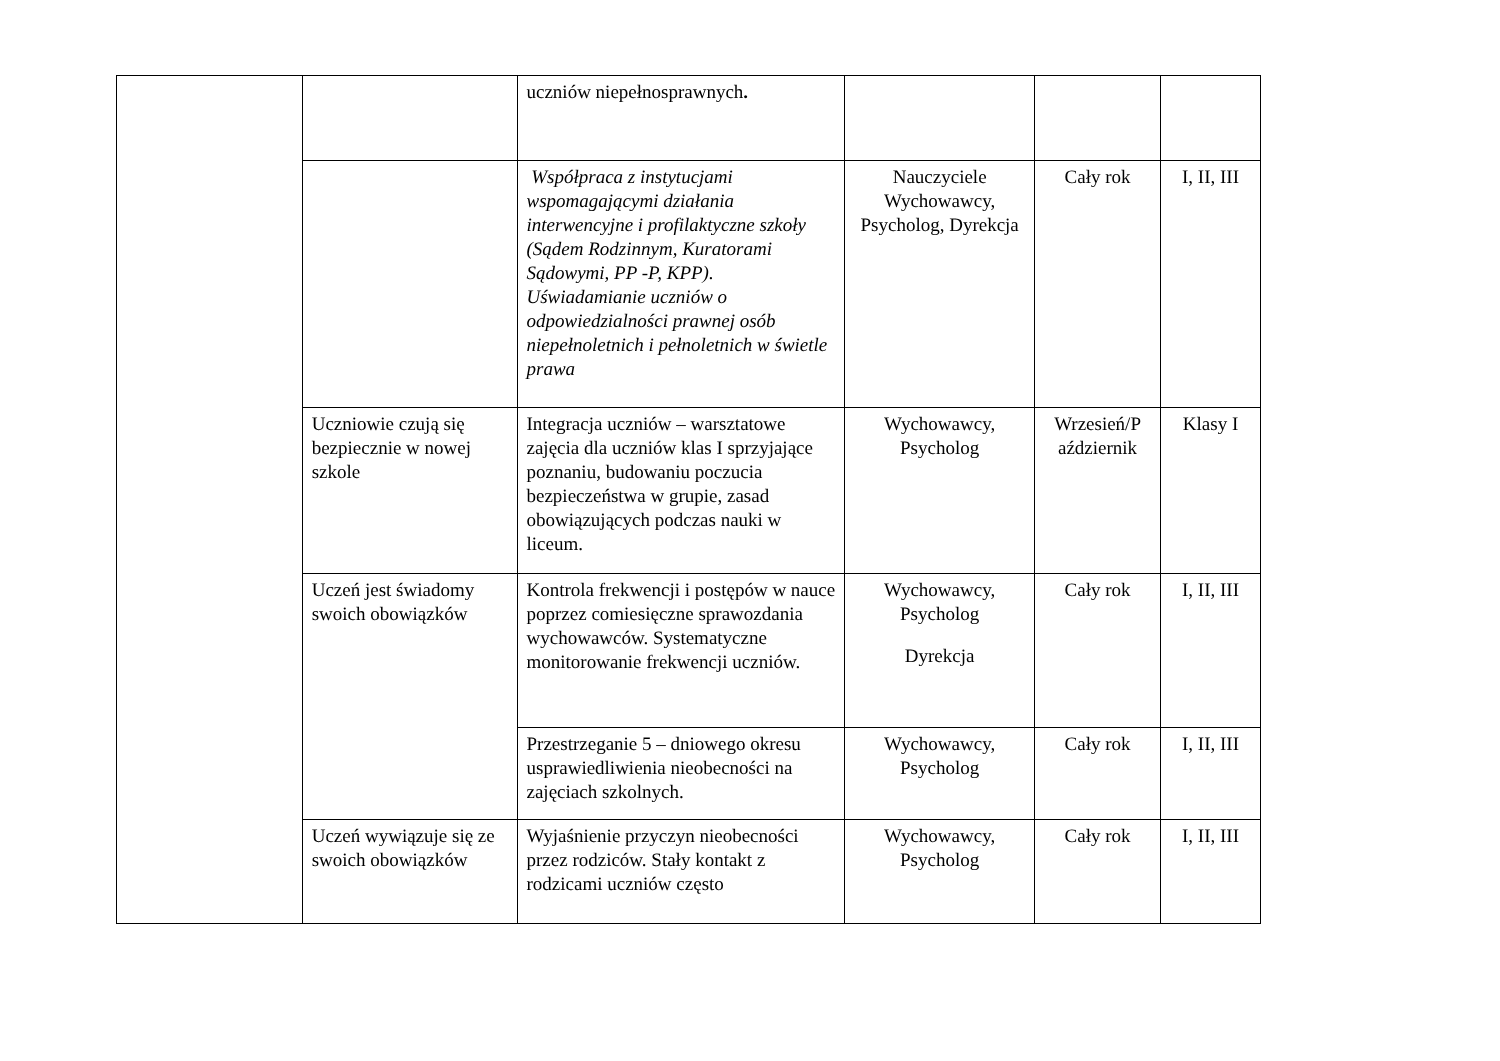| | | uczniów niepełnosprawnych . | | | |
| | | Współpraca z instytucjami wspomagającymi działania interwencyjne i profilaktyczne szkoły (Sądem Rodzinnym, Kuratorami Sądowymi, PP -P, KPP). Uświadamianie uczniów o odpowiedzialności prawnej osób niepełnoletnich i pełnoletnich w świetle prawa | Nauczyciele Wychowawcy, Psycholog, Dyrekcja | Cały rok | I, II, III |
| | Uczniowie czują się bezpiecznie w nowej szkole | Integracja uczniów – warsztatowe zajęcia dla uczniów klas I sprzyjające poznaniu, budowaniu poczucia bezpieczeństwa w grupie, zasad obowiązujących podczas nauki w liceum. | Wychowawcy, Psycholog | Wrzesień/P aździernik | Klasy I |
| | Uczeń jest świadomy swoich obowiązków | Kontrola frekwencji i postępów w nauce poprzez comiesięczne sprawozdania wychowawców. Systematyczne monitorowanie frekwencji uczniów. | Wychowawcy, Psycholog Dyrekcja | Cały rok | I, II, III |
| | | Przestrzeganie 5 – dniowego okresu usprawiedliwienia nieobecności na zajęciach szkolnych. | Wychowawcy, Psycholog | Cały rok | I, II, III |
| | Uczeń wywiązuje się ze swoich obowiązków | Wyjaśnienie przyczyn nieobecności przez rodziców. Stały kontakt z rodzicami uczniów często | Wychowawcy, Psycholog | Cały rok | I, II, III |